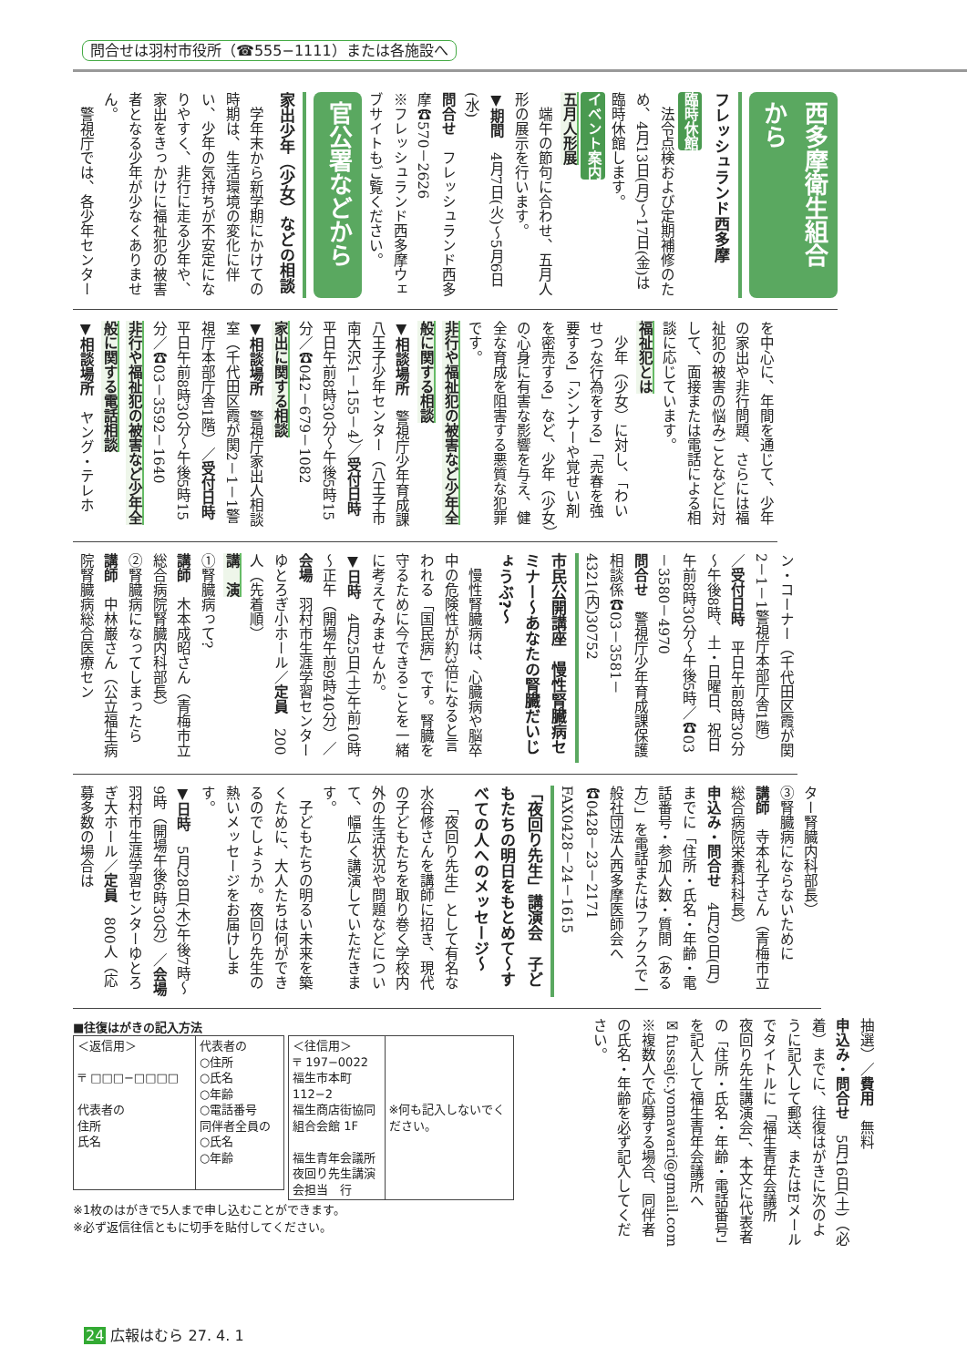問合せは羽村市役所（☎555−1111）または各施設へ
西多摩衛生組合から
フレッシュランド西多摩
臨時休館
法令点検および定期補修のため、4月13日(月)～17日(金)は臨時休館します。
イベント案内
五月人形展
端午の節句に合わせ、五月人形の展示を行います。
▼期間　4月7日(火)～5月6日(水)
問合せ　フレッシュランド西多摩☎570－2626
※フレッシュランド西多摩ウェブサイトもご覧ください。
官公署などから
家出少年（少女）などの相談
学年末から新学期にかけての時期は、生活環境の変化に伴い、少年の気持ちが不安定になりやすく、非行に走る少年や、家出をきっかけに福祉犯の被害者となる少年が少なくありません。
警視庁では、各少年センター
を中心に、年間を通じて、少年の家出や非行問題、さらには福祉犯の被害の悩みごとなどに対して、面接または電話による相談に応じています。
福祉犯とは
少年（少女）に対し、「わいせつな行為をする」「売春を強要する」「シンナーや覚せい剤を密売する」など、少年（少女）の心身に有害な影響を与え、健全な育成を阻害する悪質な犯罪です。
非行や福祉犯の被害など少年全般に関する相談
▼相談場所　警視庁少年育成課八王子少年センター（八王子市南大沢1－155－4）／受付日時　平日午前8時30分～午後5時15分／☎042－679－1082
家出に関する相談
▼相談場所　警視庁家出人相談室（千代田区霞が関2－1－1警視庁本部庁舎1階）／受付日時　平日午前8時30分～午後5時15分／☎03－3592－1640
非行や福祉犯の被害など少年全般に関する電話相談
▼相談場所　ヤング・テレホ
ン・コーナー（千代田区霞が関2－1－1警視庁本部庁舎1階）／受付日時　平日午前8時30分～午後8時、土・日曜日、祝日午前8時30分～午後5時／☎03－3580－4970
問合せ　警視庁少年育成課保護相談係☎03－3581－4321(内)30752
市民公開講座　慢性腎臓病セミナー～あなたの腎臓だいじょうぶ?～
慢性腎臓病は、心臓病や脳卒中の危険性が約3倍になると言われる「国民病」です。腎臓を守るために今できることを一緒に考えてみませんか。
▼日時　4月25日(土)午前10時～正午（開場午前9時40分）／会場　羽村市生涯学習センターゆとろぎ小ホール／定員　200人（先着順）
講　演
①腎臓病って?
講師　木本成昭さん（青梅市立総合病院腎臓内科部長）
②腎臓病になってしまったら
講師　中林巌さん（公立福生病院腎臓病総合医療セン
ター腎臓内科部長）
③腎臓病にならないために
講師　寺本礼子さん（青梅市立総合病院栄養科科長）
申込み・問合せ　4月20日(月)までに「住所・氏名・年齢・電話番号・参加人数・質問（ある方）」を電話またはファクスで一般社団法人西多摩医師会へ☎0428－23－2171　FAX0428－24－1615
「夜回り先生」講演会　子どもたちの明日をもとめて～すべての人へのメッセージ～
「夜回り先生」として有名な水谷修さんを講師に招き、現代の子どもたちを取り巻く学校内外の生活状況や問題などについて、幅広く講演していただきます。
子どもたちの明るい未来を築くために、大人たちは何ができるのでしょうか。夜回り先生の熱いメッセージをお届けします。
▼日時　5月28日(木)午後7時～9時（開場午後6時30分）／会場　羽村市生涯学習センターゆとろぎ大ホール／定員　800人（応募多数の場合は
抽選）／費用　無料
申込み・問合せ　5月16日(土)（必着）までに、往復はがきに次のように記入して郵送、またはEメールでタイトルに「福生青年会議所　夜回り先生講演会」、本文に代表者の「住所・氏名・年齢・電話番号」を記入して福生青年会議所へ
✉fussajc.yomawari@gmail.com
※複数人で応募する場合、同伴者の氏名・年齢を必ず記入してください。
■往復はがきの記入方法
| ＜返信用＞ 〒 □□□−□□□□ 代表者の 住所 氏名 | 代表者の ○住所 ○氏名 ○年齢 ○電話番号 同伴者全員の ○氏名 ○年齢 |
| ＜往信用＞ 〒 197−0022 福生市本町112−2 福生商店街協同 組合会館 1F 福生青年会議所 夜回り先生講演 会担当 行 | ※何も記入しないでください。 |
※1枚のはがきで5人まで申し込むことができます。
※必ず返信往信ともに切手を貼付してください。
24 広報はむら 27. 4. 1